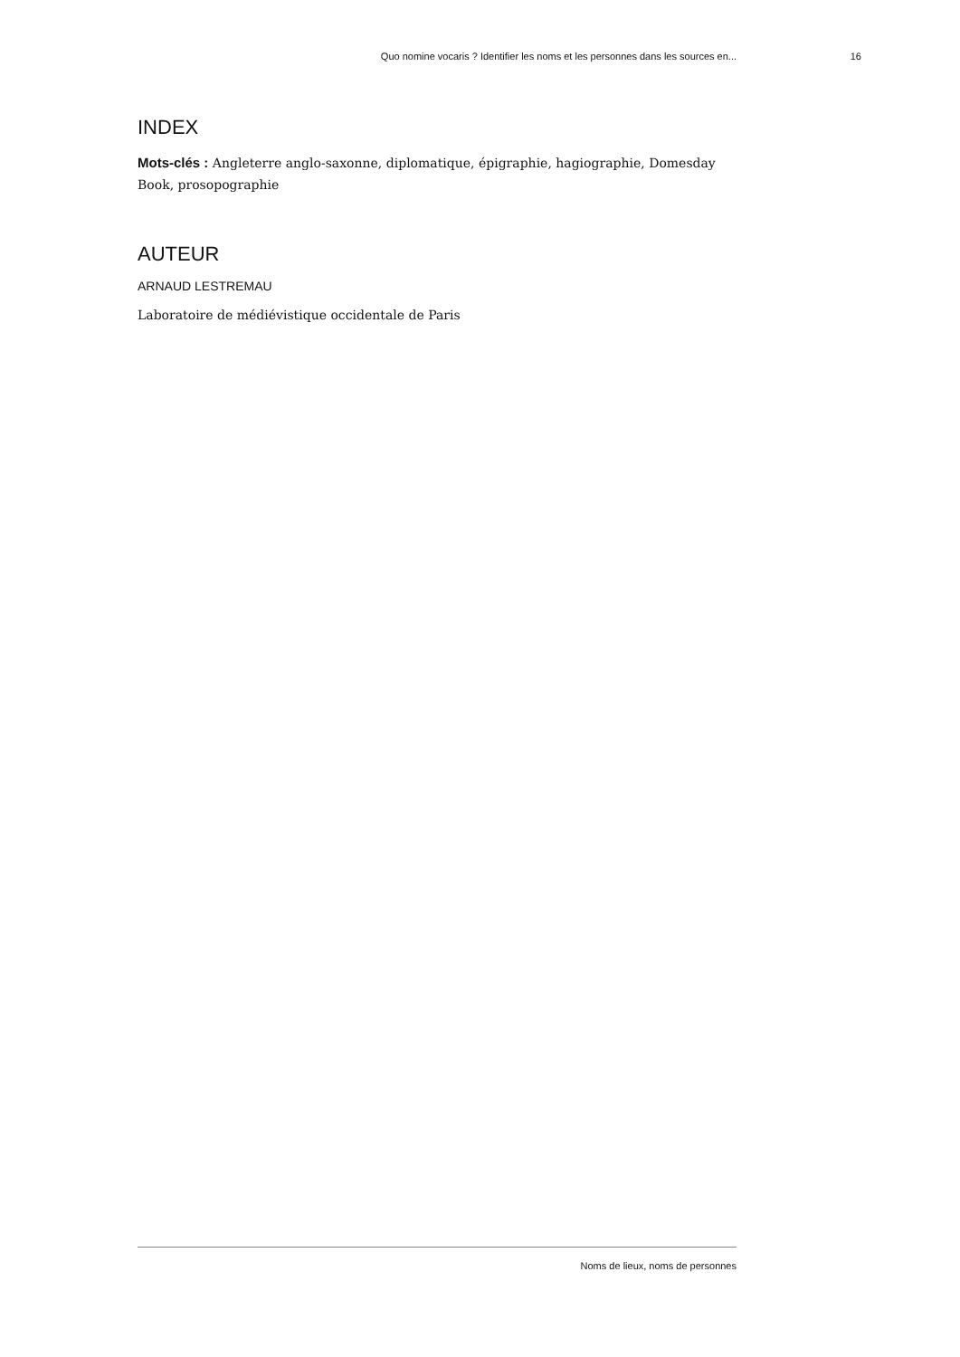Quo nomine vocaris ? Identifier les noms et les personnes dans les sources en... 16
INDEX
Mots-clés : Angleterre anglo-saxonne, diplomatique, épigraphie, hagiographie, Domesday Book, prosopographie
AUTEUR
ARNAUD LESTREMAU
Laboratoire de médiévistique occidentale de Paris
Noms de lieux, noms de personnes